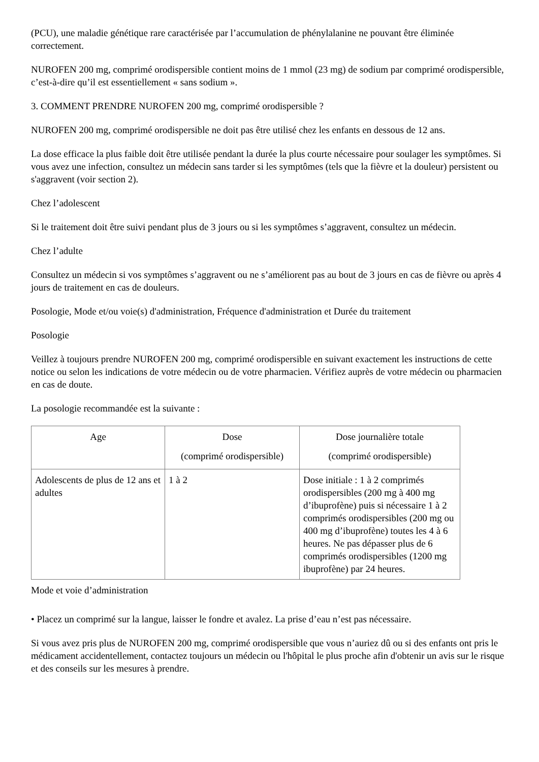(PCU), une maladie génétique rare caractérisée par l’accumulation de phénylalanine ne pouvant être éliminée correctement.
NUROFEN 200 mg, comprimé orodispersible contient moins de 1 mmol (23 mg) de sodium par comprimé orodispersible, c’est-à-dire qu’il est essentiellement « sans sodium ».
3. COMMENT PRENDRE NUROFEN 200 mg, comprimé orodispersible ?
NUROFEN 200 mg, comprimé orodispersible ne doit pas être utilisé chez les enfants en dessous de 12 ans.
La dose efficace la plus faible doit être utilisée pendant la durée la plus courte nécessaire pour soulager les symptômes. Si vous avez une infection, consultez un médecin sans tarder si les symptômes (tels que la fièvre et la douleur) persistent ou s'aggravent (voir section 2).
Chez l’adolescent
Si le traitement doit être suivi pendant plus de 3 jours ou si les symptômes s’aggravent, consultez un médecin.
Chez l’adulte
Consultez un médecin si vos symptômes s’aggravent ou ne s’améliorent pas au bout de 3 jours en cas de fièvre ou après 4 jours de traitement en cas de douleurs.
Posologie, Mode et/ou voie(s) d'administration, Fréquence d'administration et Durée du traitement
Posologie
Veillez à toujours prendre NUROFEN 200 mg, comprimé orodispersible en suivant exactement les instructions de cette notice ou selon les indications de votre médecin ou de votre pharmacien. Vérifiez auprès de votre médecin ou pharmacien en cas de doute.
La posologie recommandée est la suivante :
| Age | Dose (comprimé orodispersible) | Dose journalière totale (comprimé orodispersible) |
| --- | --- | --- |
| Adolescents de plus de 12 ans et adultes | 1 à 2 | Dose initiale : 1 à 2 comprimés orodispersibles (200 mg à 400 mg d’ibuprofène) puis si nécessaire 1 à 2 comprimés orodispersibles (200 mg ou 400 mg d’ibuprofène) toutes les 4 à 6 heures. Ne pas dépasser plus de 6 comprimés orodispersibles (1200 mg ibuprofène) par 24 heures. |
Mode et voie d’administration
• Placez un comprimé sur la langue, laisser le fondre et avalez. La prise d’eau n’est pas nécessaire.
Si vous avez pris plus de NUROFEN 200 mg, comprimé orodispersible que vous n’auriez dû ou si des enfants ont pris le médicament accidentellement, contactez toujours un médecin ou l'hôpital le plus proche afin d'obtenir un avis sur le risque et des conseils sur les mesures à prendre.